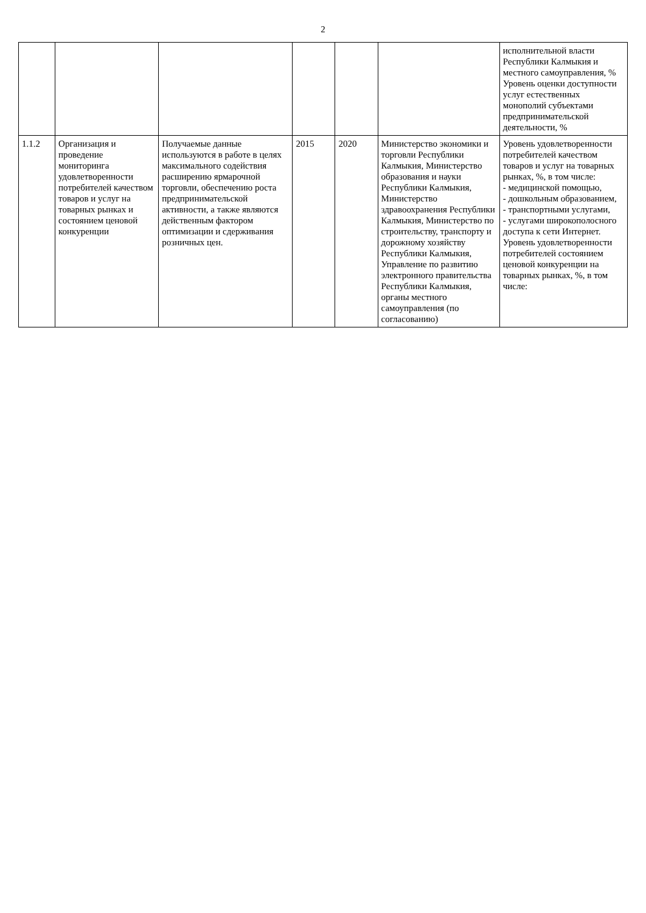2
| | | | | | | исполнительной власти Республики Калмыкия и местного самоуправления, % Уровень оценки доступности услуг естественных монополий субъектами предпринимательской деятельности, % |
| 1.1.2 | Организация и проведение мониторинга удовлетворенности потребителей качеством товаров и услуг на товарных рынках и состоянием ценовой конкуренции | Получаемые данные используются в работе в целях максимального содействия расширению ярмарочной торговли, обеспечению роста предпринимательской активности, а также являются действенным фактором оптимизации и сдерживания розничных цен. | 2015 | 2020 | Министерство экономики и торговли Республики Калмыкия, Министерство образования и науки Республики Калмыкия, Министерство здравоохранения Республики Калмыкия, Министерство по строительству, транспорту и дорожному хозяйству Республики Калмыкия, Управление по развитию электронного правительства Республики Калмыкия, органы местного самоуправления (по согласованию) | Уровень удовлетворенности потребителей качеством товаров и услуг на товарных рынках, %, в том числе: - медицинской помощью, - дошкольным образованием, - транспортными услугами, - услугами широкополосного доступа к сети Интернет. Уровень удовлетворенности потребителей состоянием ценовой конкуренции на товарных рынках, %, в том числе: |